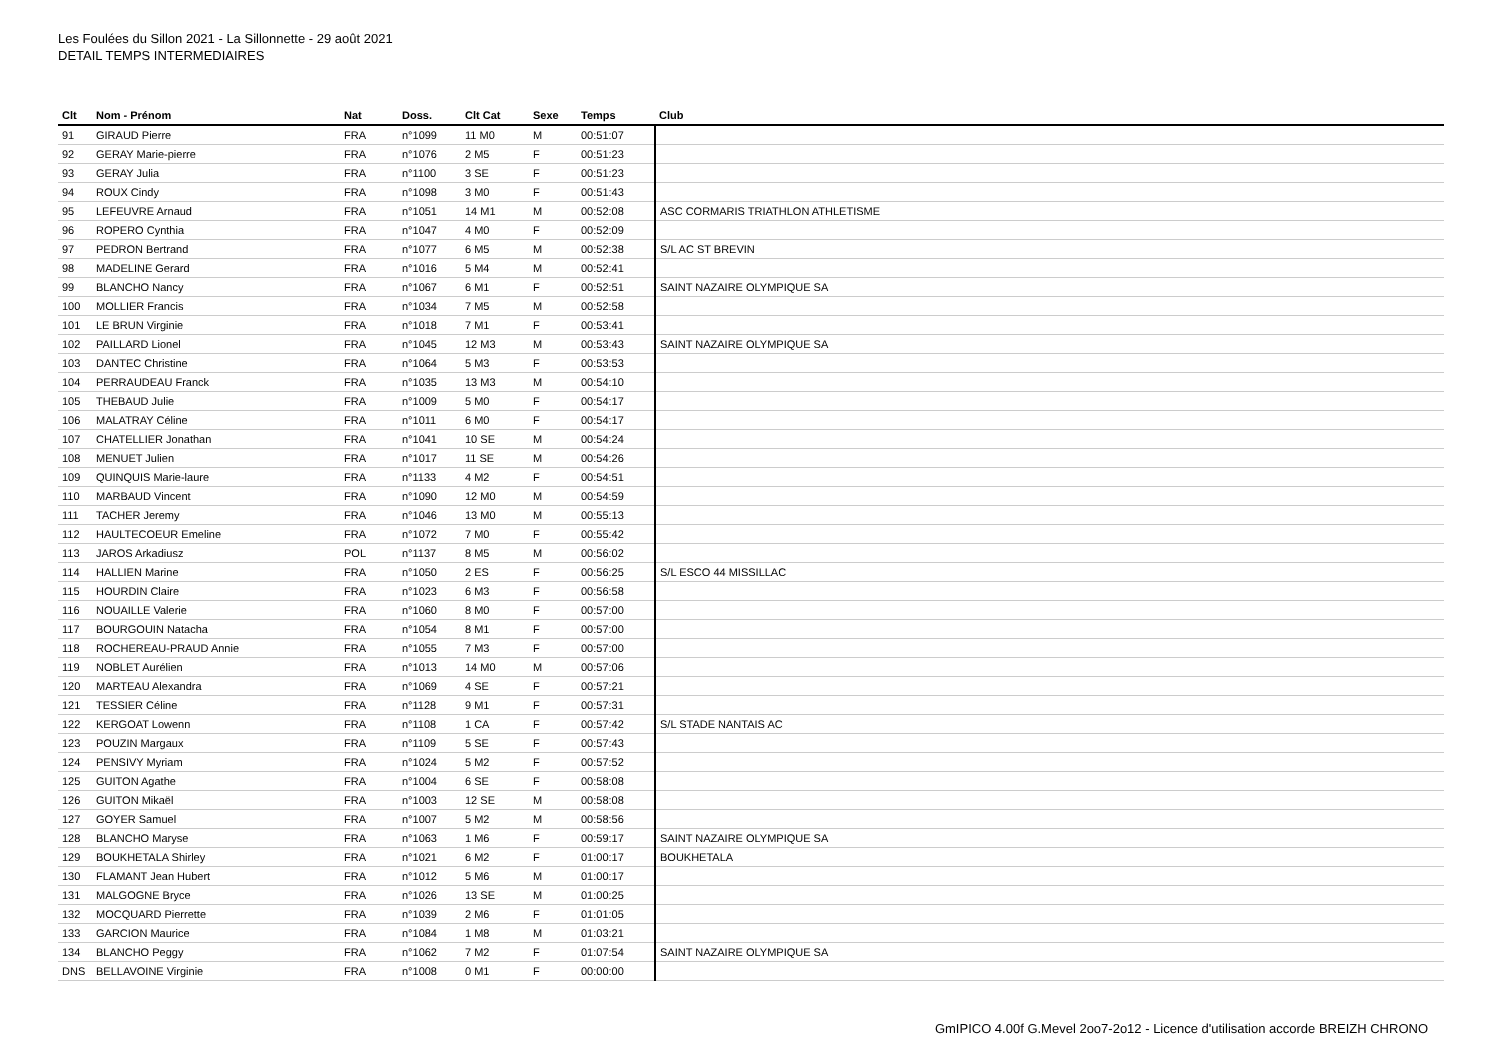Les Foulées du Sillon 2021 - La Sillonnette - 29 août 2021
DETAIL TEMPS INTERMEDIAIRES
| Clt | Nom - Prénom | Nat | Doss. | Clt Cat | Sexe | Temps | Club |
| --- | --- | --- | --- | --- | --- | --- | --- |
| 91 | GIRAUD Pierre | FRA | n°1099 | 11 M0 | M | 00:51:07 | |
| 92 | GERAY Marie-pierre | FRA | n°1076 | 2 M5 | F | 00:51:23 | |
| 93 | GERAY Julia | FRA | n°1100 | 3 SE | F | 00:51:23 | |
| 94 | ROUX Cindy | FRA | n°1098 | 3 M0 | F | 00:51:43 | |
| 95 | LEFEUVRE Arnaud | FRA | n°1051 | 14 M1 | M | 00:52:08 | ASC CORMARIS TRIATHLON ATHLETISME |
| 96 | ROPERO Cynthia | FRA | n°1047 | 4 M0 | F | 00:52:09 | |
| 97 | PEDRON Bertrand | FRA | n°1077 | 6 M5 | M | 00:52:38 | S/L AC ST BREVIN |
| 98 | MADELINE Gerard | FRA | n°1016 | 5 M4 | M | 00:52:41 | |
| 99 | BLANCHO Nancy | FRA | n°1067 | 6 M1 | F | 00:52:51 | SAINT NAZAIRE OLYMPIQUE SA |
| 100 | MOLLIER Francis | FRA | n°1034 | 7 M5 | M | 00:52:58 | |
| 101 | LE BRUN Virginie | FRA | n°1018 | 7 M1 | F | 00:53:41 | |
| 102 | PAILLARD Lionel | FRA | n°1045 | 12 M3 | M | 00:53:43 | SAINT NAZAIRE OLYMPIQUE SA |
| 103 | DANTEC Christine | FRA | n°1064 | 5 M3 | F | 00:53:53 | |
| 104 | PERRAUDEAU Franck | FRA | n°1035 | 13 M3 | M | 00:54:10 | |
| 105 | THEBAUD Julie | FRA | n°1009 | 5 M0 | F | 00:54:17 | |
| 106 | MALATRAY Céline | FRA | n°1011 | 6 M0 | F | 00:54:17 | |
| 107 | CHATELLIER Jonathan | FRA | n°1041 | 10 SE | M | 00:54:24 | |
| 108 | MENUET Julien | FRA | n°1017 | 11 SE | M | 00:54:26 | |
| 109 | QUINQUIS Marie-laure | FRA | n°1133 | 4 M2 | F | 00:54:51 | |
| 110 | MARBAUD Vincent | FRA | n°1090 | 12 M0 | M | 00:54:59 | |
| 111 | TACHER Jeremy | FRA | n°1046 | 13 M0 | M | 00:55:13 | |
| 112 | HAULTECOEUR Emeline | FRA | n°1072 | 7 M0 | F | 00:55:42 | |
| 113 | JAROS Arkadiusz | POL | n°1137 | 8 M5 | M | 00:56:02 | |
| 114 | HALLIEN Marine | FRA | n°1050 | 2 ES | F | 00:56:25 | S/L ESCO 44 MISSILLAC |
| 115 | HOURDIN Claire | FRA | n°1023 | 6 M3 | F | 00:56:58 | |
| 116 | NOUAILLE Valerie | FRA | n°1060 | 8 M0 | F | 00:57:00 | |
| 117 | BOURGOUIN Natacha | FRA | n°1054 | 8 M1 | F | 00:57:00 | |
| 118 | ROCHEREAU-PRAUD Annie | FRA | n°1055 | 7 M3 | F | 00:57:00 | |
| 119 | NOBLET Aurélien | FRA | n°1013 | 14 M0 | M | 00:57:06 | |
| 120 | MARTEAU Alexandra | FRA | n°1069 | 4 SE | F | 00:57:21 | |
| 121 | TESSIER Céline | FRA | n°1128 | 9 M1 | F | 00:57:31 | |
| 122 | KERGOAT Lowenn | FRA | n°1108 | 1 CA | F | 00:57:42 | S/L STADE NANTAIS AC |
| 123 | POUZIN Margaux | FRA | n°1109 | 5 SE | F | 00:57:43 | |
| 124 | PENSIVY Myriam | FRA | n°1024 | 5 M2 | F | 00:57:52 | |
| 125 | GUITON Agathe | FRA | n°1004 | 6 SE | F | 00:58:08 | |
| 126 | GUITON Mikaël | FRA | n°1003 | 12 SE | M | 00:58:08 | |
| 127 | GOYER Samuel | FRA | n°1007 | 5 M2 | M | 00:58:56 | |
| 128 | BLANCHO Maryse | FRA | n°1063 | 1 M6 | F | 00:59:17 | SAINT NAZAIRE OLYMPIQUE SA |
| 129 | BOUKHETALA Shirley | FRA | n°1021 | 6 M2 | F | 01:00:17 | BOUKHETALA |
| 130 | FLAMANT Jean Hubert | FRA | n°1012 | 5 M6 | M | 01:00:17 | |
| 131 | MALGOGNE Bryce | FRA | n°1026 | 13 SE | M | 01:00:25 | |
| 132 | MOCQUARD Pierrette | FRA | n°1039 | 2 M6 | F | 01:01:05 | |
| 133 | GARCION Maurice | FRA | n°1084 | 1 M8 | M | 01:03:21 | |
| 134 | BLANCHO Peggy | FRA | n°1062 | 7 M2 | F | 01:07:54 | SAINT NAZAIRE OLYMPIQUE SA |
| DNS | BELLAVOINE Virginie | FRA | n°1008 | 0 M1 | F | 00:00:00 | |
GmIPICO 4.00f G.Mevel 2oo7-2o12 - Licence d'utilisation accorde BREIZH CHRONO